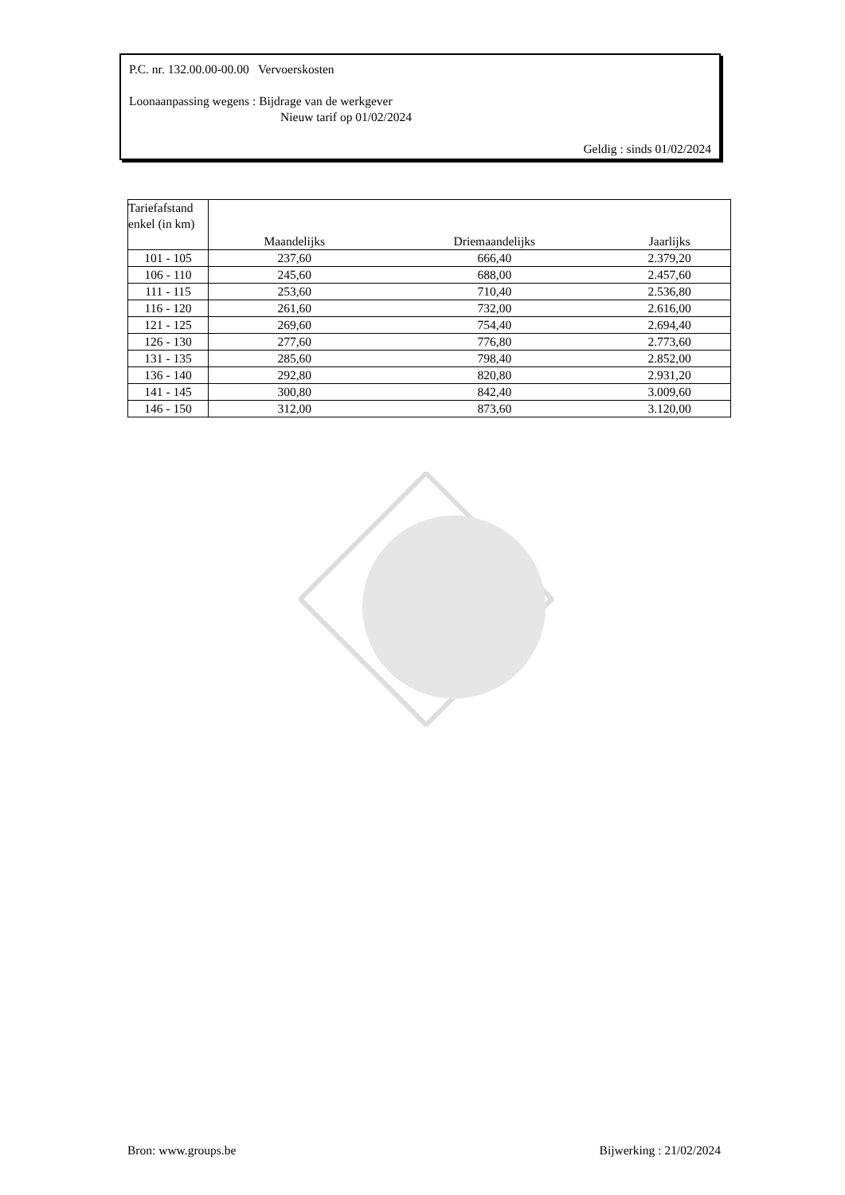P.C. nr. 132.00.00-00.00 Vervoerskosten
Loonaanpassing wegens : Bijdrage van de werkgever
Nieuw tarif op 01/02/2024
Geldig : sinds 01/02/2024
| Tariefafstand enkel (in km) | Maandelijks | Driemaandelijks | Jaarlijks |
| --- | --- | --- | --- |
| 101 - 105 | 237,60 | 666,40 | 2.379,20 |
| 106 - 110 | 245,60 | 688,00 | 2.457,60 |
| 111 - 115 | 253,60 | 710,40 | 2.536,80 |
| 116 - 120 | 261,60 | 732,00 | 2.616,00 |
| 121 - 125 | 269,60 | 754,40 | 2.694,40 |
| 126 - 130 | 277,60 | 776,80 | 2.773,60 |
| 131 - 135 | 285,60 | 798,40 | 2.852,00 |
| 136 - 140 | 292,80 | 820,80 | 2.931,20 |
| 141 - 145 | 300,80 | 842,40 | 3.009,60 |
| 146 - 150 | 312,00 | 873,60 | 3.120,00 |
Bron: www.groups.be Bijwerking : 21/02/2024